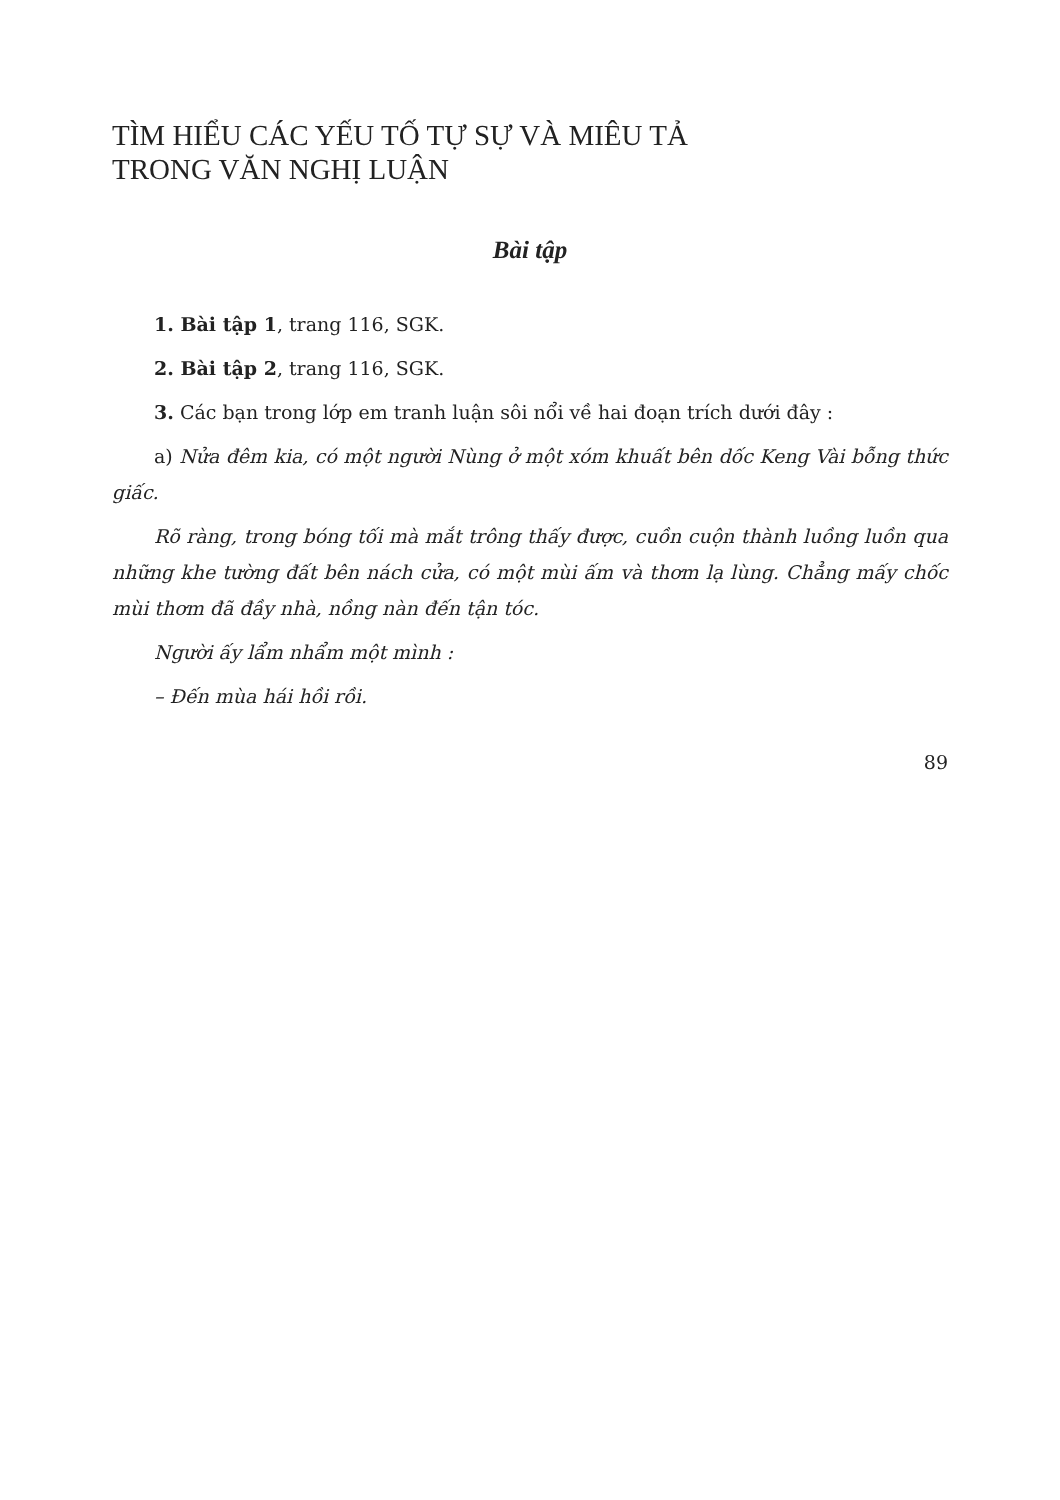TÌM HIỂU CÁC YẾU TỐ TỰ SỰ VÀ MIÊU TẢ
TRONG VĂN NGHỊ LUẬN
Bài tập
1. Bài tập 1, trang 116, SGK.
2. Bài tập 2, trang 116, SGK.
3. Các bạn trong lớp em tranh luận sôi nổi về hai đoạn trích dưới đây :
a) Nửa đêm kia, có một người Nùng ở một xóm khuất bên dốc Keng Vài bỗng thức giấc.
Rõ ràng, trong bóng tối mà mắt trông thấy được, cuồn cuộn thành luồng luồn qua những khe tường đất bên nách cửa, có một mùi ấm và thơm lạ lùng. Chẳng mấy chốc mùi thơm đã đầy nhà, nồng nàn đến tận tóc.
Người ấy lẩm nhẩm một mình :
– Đến mùa hái hồi rồi.
89